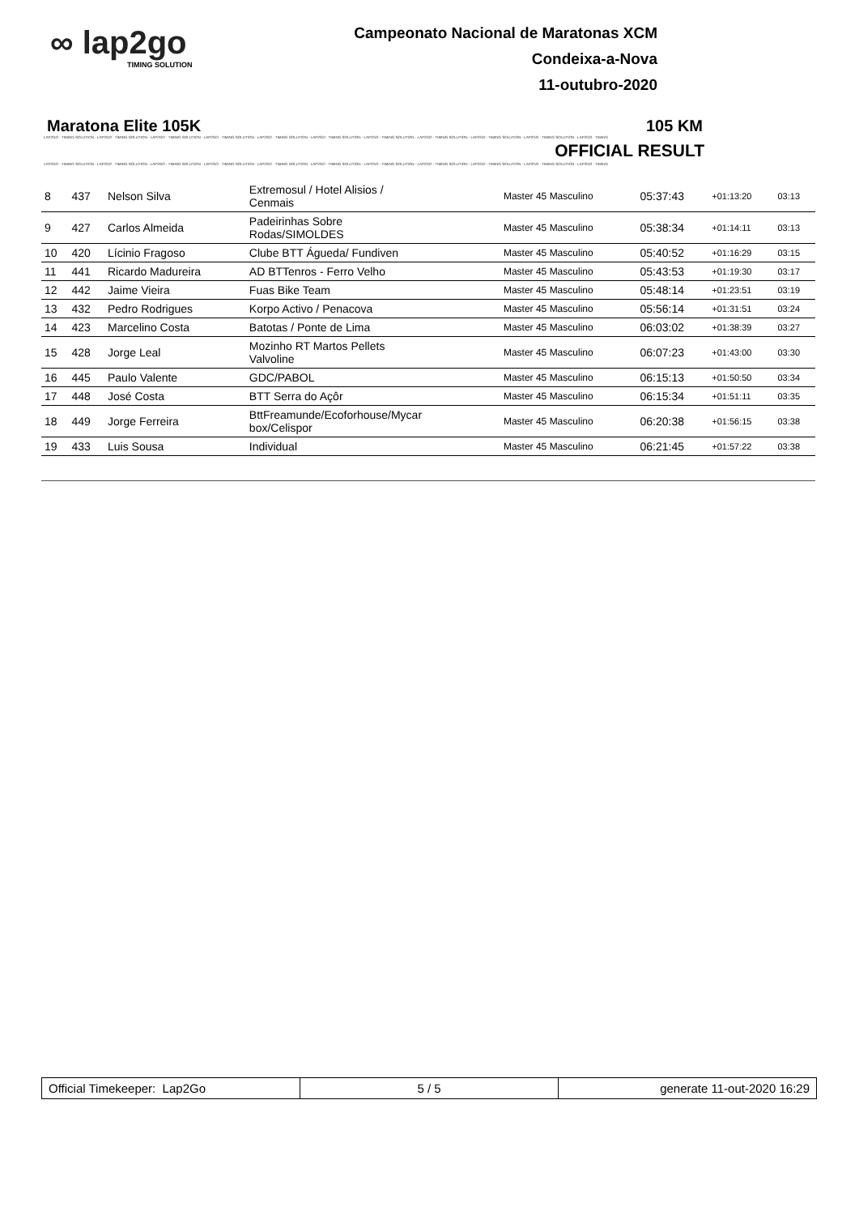∞ lap2go
TIMING SOLUTION
Campeonato Nacional de Maratonas XCM
Condeixa-a-Nova
11-outubro-2020
Maratona Elite 105K 105 KM
LAP2GO - TIMING SOLUTION - LAP2GO - TIMING SOLUTION - LAP2GO - TIMING SOLUTION - LAP2GO - TIMING SOLUTION - LAP2GO - TIMING SOLUTION - LAP2GO - TIMING SOLUTION - LAP2GO - TIMING SOLUTION - LAP2GO - TIMING SOLUTION - LAP2GO - TIMING SOLUTION - LAP2GO - TIMING SOLUTION - LAP2GO - TIMING
OFFICIAL RESULT
LAP2GO - TIMING SOLUTION - LAP2GO - TIMING SOLUTION - LAP2GO - TIMING SOLUTION - LAP2GO - TIMING SOLUTION - LAP2GO - TIMING SOLUTION - LAP2GO - TIMING SOLUTION - LAP2GO - TIMING SOLUTION - LAP2GO - TIMING SOLUTION - LAP2GO - TIMING SOLUTION - LAP2GO - TIMING SOLUTION - LAP2GO - TIMING
| 8 | 437 | Nelson Silva | Extremosul / Hotel Alisios / Cenmais | Master 45 Masculino | 05:37:43 | +01:13:20 | 03:13 |
| 9 | 427 | Carlos Almeida | Padeirinhas Sobre Rodas/SIMOLDES | Master 45 Masculino | 05:38:34 | +01:14:11 | 03:13 |
| 10 | 420 | Lícinio Fragoso | Clube BTT Águeda/ Fundiven | Master 45 Masculino | 05:40:52 | +01:16:29 | 03:15 |
| 11 | 441 | Ricardo Madureira | AD BTTenros - Ferro Velho | Master 45 Masculino | 05:43:53 | +01:19:30 | 03:17 |
| 12 | 442 | Jaime Vieira | Fuas Bike Team | Master 45 Masculino | 05:48:14 | +01:23:51 | 03:19 |
| 13 | 432 | Pedro Rodrigues | Korpo Activo / Penacova | Master 45 Masculino | 05:56:14 | +01:31:51 | 03:24 |
| 14 | 423 | Marcelino Costa | Batotas / Ponte de Lima | Master 45 Masculino | 06:03:02 | +01:38:39 | 03:27 |
| 15 | 428 | Jorge Leal | Mozinho RT Martos Pellets Valvoline | Master 45 Masculino | 06:07:23 | +01:43:00 | 03:30 |
| 16 | 445 | Paulo Valente | GDC/PABOL | Master 45 Masculino | 06:15:13 | +01:50:50 | 03:34 |
| 17 | 448 | José Costa | BTT Serra do Açôr | Master 45 Masculino | 06:15:34 | +01:51:11 | 03:35 |
| 18 | 449 | Jorge Ferreira | BttFreamunde/Ecoforhouse/Mycar box/Celispor | Master 45 Masculino | 06:20:38 | +01:56:15 | 03:38 |
| 19 | 433 | Luis Sousa | Individual | Master 45 Masculino | 06:21:45 | +01:57:22 | 03:38 |
Official Timekeeper: Lap2Go 5 / 5 generate 11-out-2020 16:29